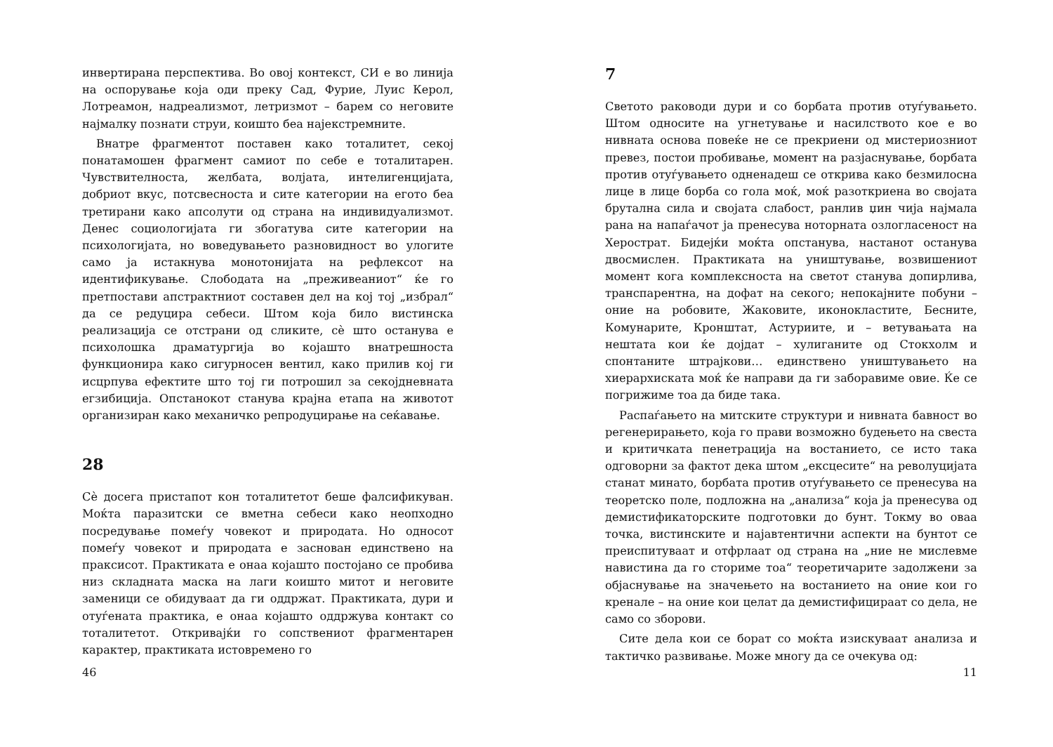инвертирана перспектива. Во овој контекст, СИ е во линија на оспорување која оди преку Сад, Фурие, Луис Керол, Лотреамон, надреализмот, летризмот – барем со неговите најмалку познати струи, коишто беа најекстремните.
Внатре фрагментот поставен како тоталитет, секој понатамошен фрагмент самиот по себе е тоталитарен. Чувствителноста, желбата, волјата, интелигенцијата, добриот вкус, потсвесноста и сите категории на егото беа третирани како апсолути од страна на индивидуализмот. Денес социологијата ги збогатува сите категории на психологијата, но воведувањето разновидност во улогите само ја истакнува монотонијата на рефлексот на идентификување. Слободата на „преживеаниот“ ќе го претпостави апстрактниот составен дел на кој тој „избрал“ да се редуцира себеси. Штом која било вистинска реализација се отстрани од сликите, сѐ што останува е психолошка драматургија во којашто внатрешноста функционира како сигурносен вентил, како прилив кој ги исцрпува ефектите што тој ги потрошил за секојдневната егзибиција. Опстанокот станува крајна етапа на животот организиран како механичко репродуцирање на сеќавање.
28
Сѐ досега пристапот кон тоталитетот беше фалсификуван. Моќта паразитски се вметна себеси како неопходно посредување помеѓу човекот и природата. Но односот помеѓу човекот и природата е заснован единствено на праксисот. Практиката е онаа којашто постојано се пробива низ складната маска на лаги коишто митот и неговите заменици се обидуваат да ги оддржат. Практиката, дури и отуѓената практика, е онаа којашто оддржува контакт со тоталитетот. Откривајќи го сопствениот фрагментарен карактер, практиката истовремено го
46
7
Светото раководи дури и со борбата против отуѓувањето. Штом односите на угнетување и насилството кое е во нивната основа повеќе не се прекриени од мистериозниот превез, постои пробивање, момент на разјаснување, борбата против отуѓувањето одненадеш се открива како безмилосна лице в лице борба со гола моќ, моќ разоткриена во својата брутална сила и својата слабост, ранлив џин чија најмала рана на напаѓачот ја пренесува ноторната озлогласеност на Херострат. Бидејќи моќта опстанува, настанот останува двосмислен. Практиката на уништување, возвишениот момент кога комплексноста на светот станува допирлива, транспарентна, на дофат на секого; непокајните побуни – оние на робовите, Жаковите, иконокластите, Бесните, Комунарите, Кронштат, Астуриите, и – ветувањата на нештата кои ќе дојдат – хулиганите од Стокхолм и спонтаните штрајкови… единствено уништувањето на хиерархиската моќ ќе направи да ги заборавиме овие. Ќе се погрижиме тоа да биде така.
Распаѓањето на митските структури и нивната бавност во регенерирањето, која го прави возможно будењето на свеста и критичката пенетрација на востанието, се исто така одговорни за фактот дека штом „ексцесите“ на револуцијата станат минато, борбата против отуѓувањето се пренесува на теоретско поле, подложна на „анализа“ која ја пренесува од демистификаторските подготовки до бунт. Токму во оваа точка, вистинските и најавтентични аспекти на бунтот се преиспитуваат и отфрлаат од страна на „ние не мислевме навистина да го сториме тоа“ теоретичарите задолжени за објаснување на значењето на востанието на оние кои го кренале – на оние кои целат да демистифицираат со дела, не само со зборови.
Сите дела кои се борат со моќта изискуваат анализа и тактичко развивање. Може многу да се очекува од:
11